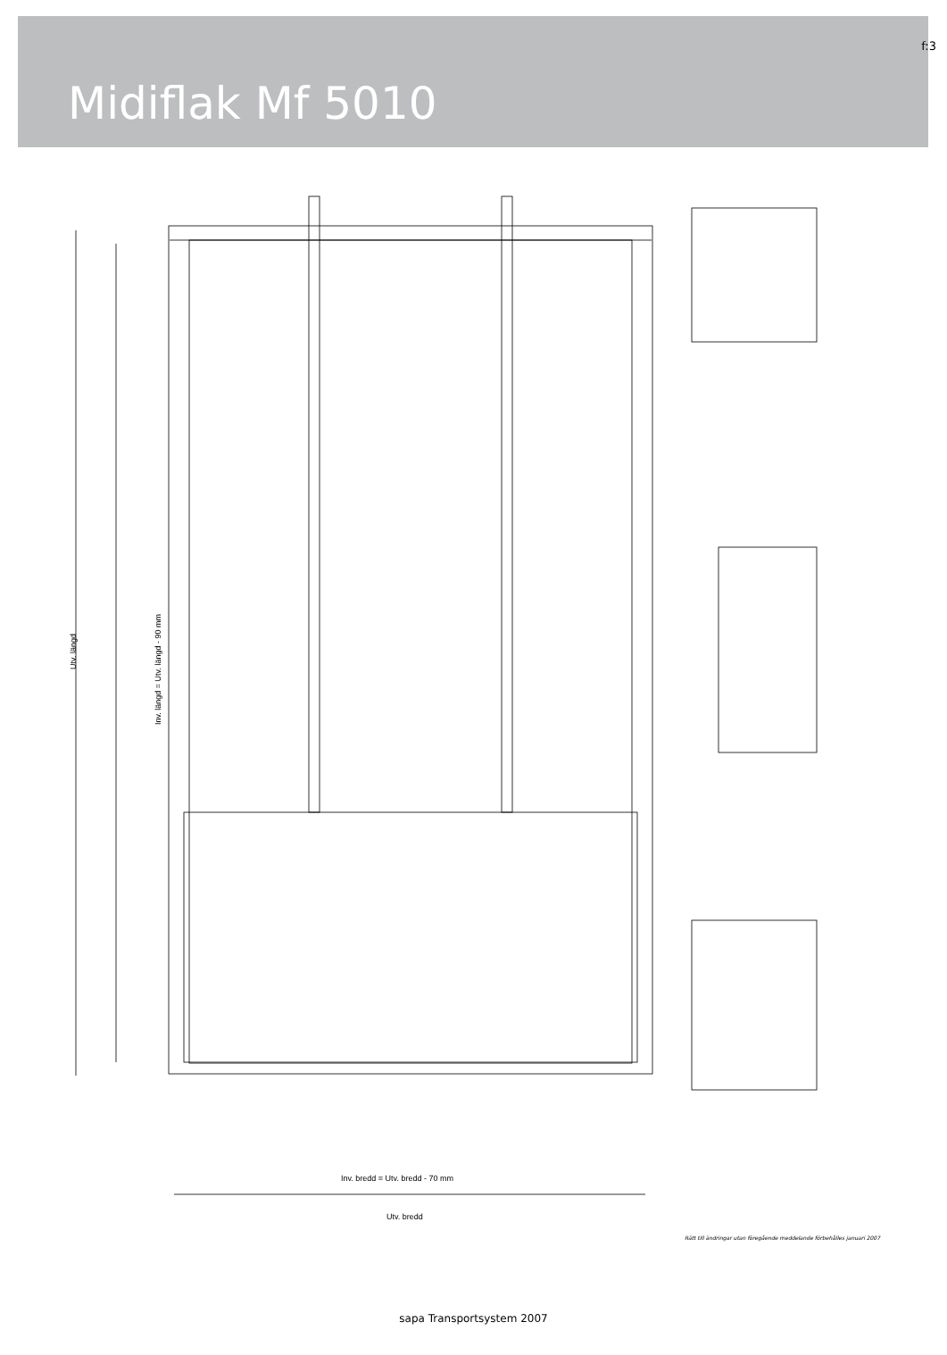f:3
Midiflak Mf 5010
Utv. längd
Inv. längd = Utv. längd - 90 mm
Inv. bredd = Utv. bredd - 70 mm
Utv. bredd
Rätt till ändringar utan föregående meddelande förbehålles januari 2007
sapa Transportsystem 2007